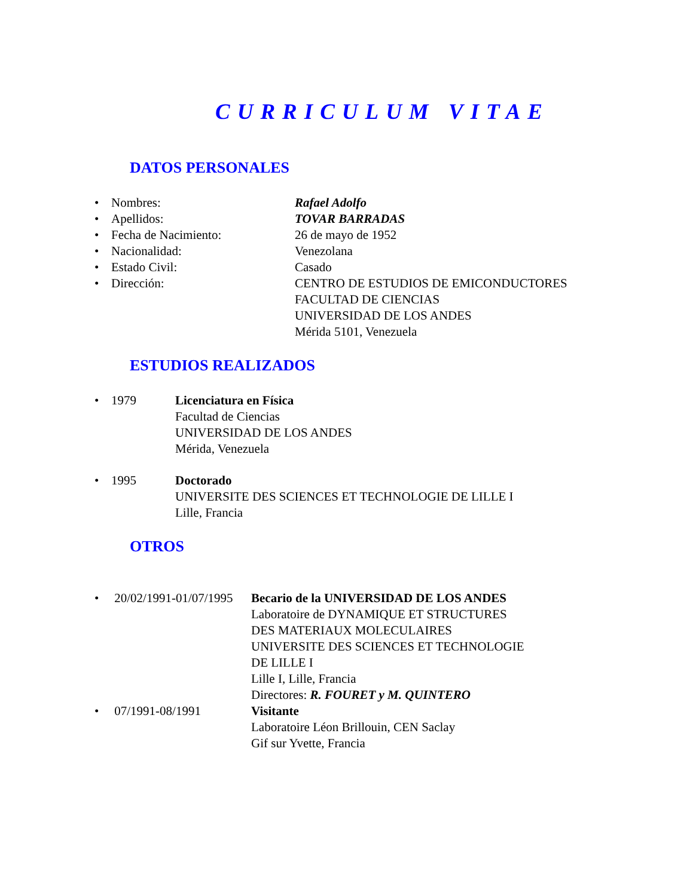CURRICULUM VITAE
DATOS PERSONALES
• Nombres: Rafael Adolfo
• Apellidos: TOVAR BARRADAS
• Fecha de Nacimiento: 26 de mayo de 1952
• Nacionalidad: Venezolana
• Estado Civil: Casado
• Dirección: CENTRO DE ESTUDIOS DE EMICONDUCTORES
FACULTAD DE CIENCIAS
UNIVERSIDAD DE LOS ANDES
Mérida 5101, Venezuela
ESTUDIOS REALIZADOS
• 1979 Licenciatura en Física
Facultad de Ciencias
UNIVERSIDAD DE LOS ANDES
Mérida, Venezuela
• 1995 Doctorado
UNIVERSITE DES SCIENCES ET TECHNOLOGIE DE LILLE I
Lille, Francia
OTROS
• 20/02/1991-01/07/1995 Becario de la UNIVERSIDAD DE LOS ANDES
Laboratoire de DYNAMIQUE ET STRUCTURES
DES MATERIAUX MOLECULAIRES
UNIVERSITE DES SCIENCES ET TECHNOLOGIE
DE LILLE I
Lille I, Lille, Francia
Directores: R. FOURET y M. QUINTERO
• 07/1991-08/1991 Visitante
Laboratoire Léon Brillouin, CEN Saclay
Gif sur Yvette, Francia